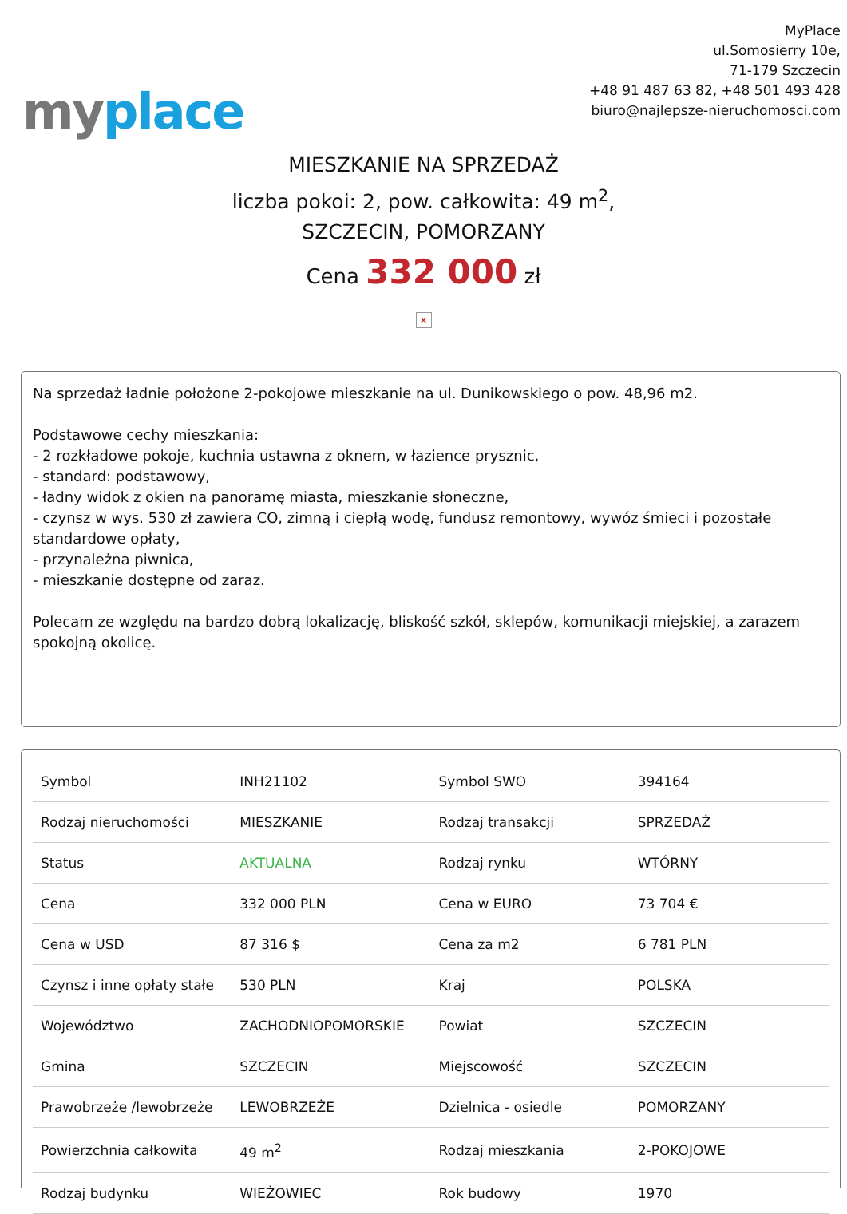my place
MyPlace
ul.Somosierry 10e,
71-179 Szczecin
+48 91 487 63 82, +48 501 493 428
biuro@najlepsze-nieruchomosci.com
MIESZKANIE NA SPRZEDAŻ
liczba pokoi: 2, pow. całkowita: 49 m<sup>2</sup>,
SZCZECIN, POMORZANY
Cena 332 000 zł
×
Na sprzedaż ładnie położone 2-pokojowe mieszkanie na ul. Dunikowskiego o pow. 48,96 m2.
Podstawowe cechy mieszkania:
- 2 rozkładowe pokoje, kuchnia ustawna z oknem, w łazience prysznic,
- standard: podstawowy,
- ładny widok z okien na panoramę miasta, mieszkanie słoneczne,
- czynsz w wys. 530 zł zawiera CO, zimną i ciepłą wodę, fundusz remontowy, wywóz śmieci i pozostałe standardowe opłaty,
- przynależna piwnica,
- mieszkanie dostępne od zaraz.
Polecam ze względu na bardzo dobrą lokalizację, bliskość szkół, sklepów, komunikacji miejskiej, a zarazem spokojną okolicę.
| Symbol | INH21102 | Symbol SWO | 394164 |
| Rodzaj nieruchomości | MIESZKANIE | Rodzaj transakcji | SPRZEDAŻ |
| Status | AKTUALNA | Rodzaj rynku | WTÓRNY |
| Cena | 332 000 PLN | Cena w EURO | 73 704 € |
| Cena w USD | 87 316 $ | Cena za m2 | 6 781 PLN |
| Czynsz i inne opłaty stałe | 530 PLN | Kraj | POLSKA |
| Województwo | ZACHODNIOPOMORSKIE | Powiat | SZCZECIN |
| Gmina | SZCZECIN | Miejscowość | SZCZECIN |
| Prawobrzeże /lewobrzeże | LEWOBRZEŻE | Dzielnica - osiedle | POMORZANY |
| Powierzchnia całkowita | 49 m<sup>2</sup> | Rodzaj mieszkania | 2-POKOJOWE |
| Rodzaj budynku | WIEŻOWIEC | Rok budowy | 1970 |